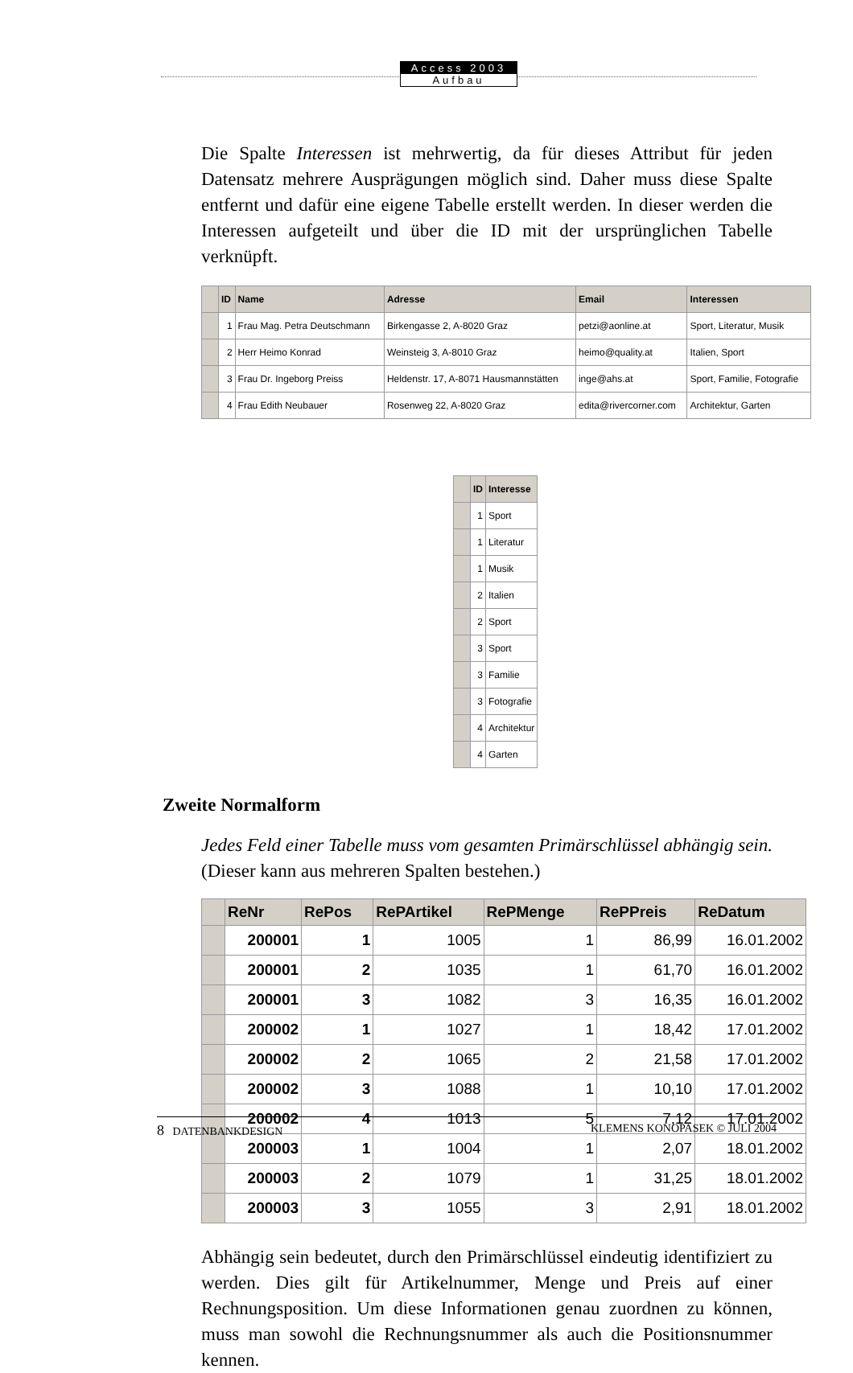Access 2003
Aufbau
Die Spalte Interessen ist mehrwertig, da für dieses Attribut für jeden Datensatz mehrere Ausprägungen möglich sind. Daher muss diese Spalte entfernt und dafür eine eigene Tabelle erstellt werden. In dieser werden die Interessen aufgeteilt und über die ID mit der ursprünglichen Tabelle verknüpft.
| | ID | Name | Adresse | Email | Interessen |
| --- | --- | --- | --- | --- | --- |
| | 1 | Frau Mag. Petra Deutschmann | Birkengasse 2, A-8020 Graz | petzi@aonline.at | Sport, Literatur, Musik |
| | 2 | Herr Heimo Konrad | Weinsteig 3, A-8010 Graz | heimo@quality.at | Italien, Sport |
| | 3 | Frau Dr. Ingeborg Preiss | Heldenstr. 17, A-8071 Hausmannstätten | inge@ahs.at | Sport, Familie, Fotografie |
| | 4 | Frau Edith Neubauer | Rosenweg 22, A-8020 Graz | edita@rivercorner.com | Architektur, Garten |
| | ID | Interesse |
| --- | --- | --- |
| | 1 | Sport |
| | 1 | Literatur |
| | 1 | Musik |
| | 2 | Italien |
| | 2 | Sport |
| | 3 | Sport |
| | 3 | Familie |
| | 3 | Fotografie |
| | 4 | Architektur |
| | 4 | Garten |
Zweite Normalform
Jedes Feld einer Tabelle muss vom gesamten Primärschlüssel abhängig sein. (Dieser kann aus mehreren Spalten bestehen.)
| | ReNr | RePos | RePArtikel | RePMenge | RePPreis | ReDatum |
| --- | --- | --- | --- | --- | --- | --- |
| | 200001 | 1 | 1005 | 1 | 86,99 | 16.01.2002 |
| | 200001 | 2 | 1035 | 1 | 61,70 | 16.01.2002 |
| | 200001 | 3 | 1082 | 3 | 16,35 | 16.01.2002 |
| | 200002 | 1 | 1027 | 1 | 18,42 | 17.01.2002 |
| | 200002 | 2 | 1065 | 2 | 21,58 | 17.01.2002 |
| | 200002 | 3 | 1088 | 1 | 10,10 | 17.01.2002 |
| | 200002 | 4 | 1013 | 5 | 7,12 | 17.01.2002 |
| | 200003 | 1 | 1004 | 1 | 2,07 | 18.01.2002 |
| | 200003 | 2 | 1079 | 1 | 31,25 | 18.01.2002 |
| | 200003 | 3 | 1055 | 3 | 2,91 | 18.01.2002 |
Abhängig sein bedeutet, durch den Primärschlüssel eindeutig identifiziert zu werden. Dies gilt für Artikelnummer, Menge und Preis auf einer Rechnungsposition. Um diese Informationen genau zuordnen zu können, muss man sowohl die Rechnungsnummer als auch die Positionsnummer kennen.
8 DATENBANKDESIGN KLEMENS KONOPASEK © JULI 2004